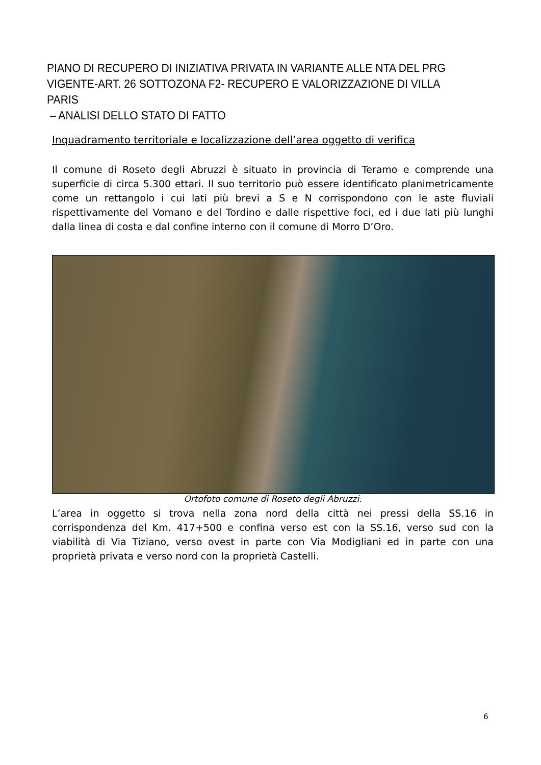PIANO DI RECUPERO DI INIZIATIVA PRIVATA IN VARIANTE ALLE NTA DEL PRG VIGENTE-ART. 26 SOTTOZONA F2- RECUPERO E VALORIZZAZIONE DI VILLA PARIS
– ANALISI DELLO STATO DI FATTO
Inquadramento territoriale e localizzazione dell’area oggetto di verifica
Il comune di Roseto degli Abruzzi è situato in provincia di Teramo e comprende una superficie di circa 5.300 ettari. Il suo territorio può essere identificato planimetricamente come un rettangolo i cui lati più brevi a S e N corrispondono con le aste fluviali rispettivamente del Vomano e del Tordino e dalle rispettive foci, ed i due lati più lunghi dalla linea di costa e dal confine interno con il comune di Morro D’Oro.
Ortofoto comune di Roseto degli Abruzzi.
L’area in oggetto si trova nella zona nord della città nei pressi della SS.16 in corrispondenza del Km. 417+500 e confina verso est con la SS.16, verso sud con la viabilità di Via Tiziano, verso ovest in parte con Via Modigliani ed in parte con una proprietà privata e verso nord con la proprietà Castelli.
6